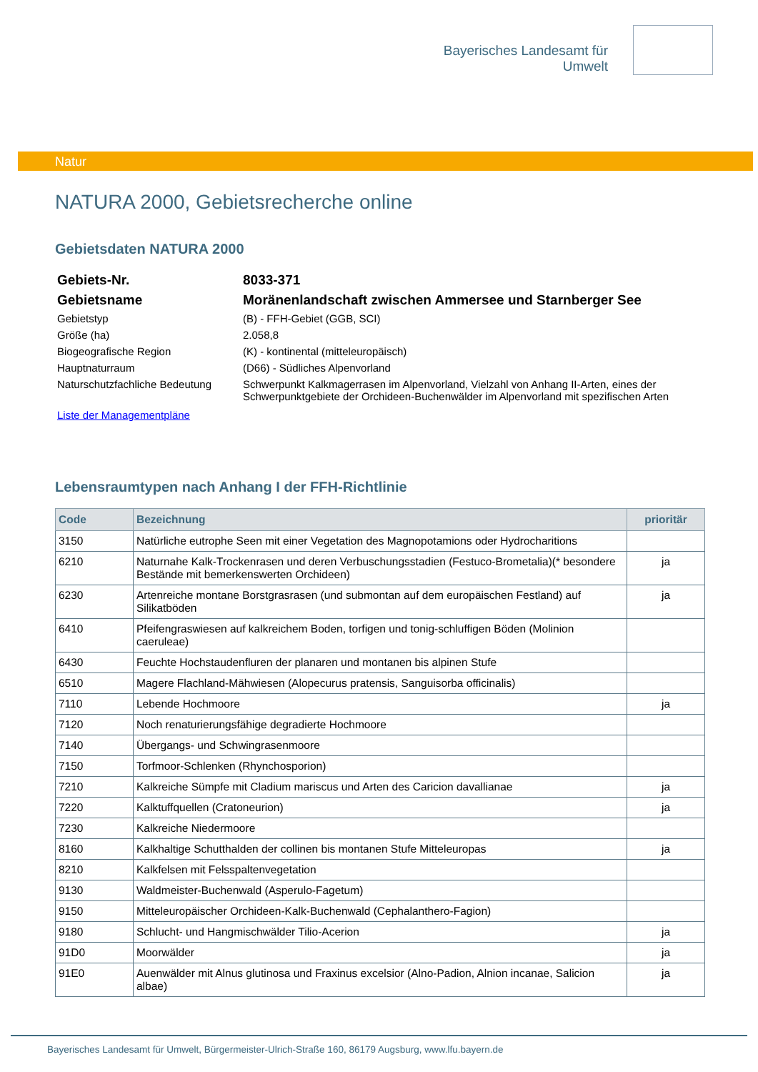Bayerisches Landesamt für
Umwelt
Natur
NATURA 2000, Gebietsrecherche online
Gebietsdaten NATURA 2000
| Gebiets-Nr. | 8033-371 |
| Gebietsname | Moränenlandschaft zwischen Ammersee und Starnberger See |
| Gebietstyp | (B) - FFH-Gebiet (GGB, SCI) |
| Größe (ha) | 2.058,8 |
| Biogeografische Region | (K) - kontinental (mitteleuropäisch) |
| Hauptnaturraum | (D66) - Südliches Alpenvorland |
| Naturschutzfachliche Bedeutung | Schwerpunkt Kalkmagerrasen im Alpenvorland, Vielzahl von Anhang II-Arten, eines der Schwerpunktgebiete der Orchideen-Buchenwälder im Alpenvorland mit spezifischen Arten |
Liste der Managementpläne
Lebensraumtypen nach Anhang I der FFH-Richtlinie
| Code | Bezeichnung | prioritär |
| --- | --- | --- |
| 3150 | Natürliche eutrophe Seen mit einer Vegetation des Magnopotamions oder Hydrocharitions | |
| 6210 | Naturnahe Kalk-Trockenrasen und deren Verbuschungsstadien (Festuco-Brometalia)(* besondere Bestände mit bemerkenswerten Orchideen) | ja |
| 6230 | Artenreiche montane Borstgrasrasen (und submontan auf dem europäischen Festland) auf Silikatböden | ja |
| 6410 | Pfeifengraswiesen auf kalkreichem Boden, torfigen und tonig-schluffigen Böden (Molinion caeruleae) | |
| 6430 | Feuchte Hochstaudenfluren der planaren und montanen bis alpinen Stufe | |
| 6510 | Magere Flachland-Mähwiesen (Alopecurus pratensis, Sanguisorba officinalis) | |
| 7110 | Lebende Hochmoore | ja |
| 7120 | Noch renaturierungsfähige degradierte Hochmoore | |
| 7140 | Übergangs- und Schwingrasenmoore | |
| 7150 | Torfmoor-Schlenken (Rhynchosporion) | |
| 7210 | Kalkreiche Sümpfe mit Cladium mariscus und Arten des Caricion davallianae | ja |
| 7220 | Kalktuffquellen (Cratoneurion) | ja |
| 7230 | Kalkreiche Niedermoore | |
| 8160 | Kalkhaltige Schutthalden der collinen bis montanen Stufe Mitteleuropas | ja |
| 8210 | Kalkfelsen mit Felsspaltenvegetation | |
| 9130 | Waldmeister-Buchenwald (Asperulo-Fagetum) | |
| 9150 | Mitteleuropäischer Orchideen-Kalk-Buchenwald (Cephalanthero-Fagion) | |
| 9180 | Schlucht- und Hangmischwälder Tilio-Acerion | ja |
| 91D0 | Moorwälder | ja |
| 91E0 | Auenwälder mit Alnus glutinosa und Fraxinus excelsior (Alno-Padion, Alnion incanae, Salicion albae) | ja |
Bayerisches Landesamt für Umwelt, Bürgermeister-Ulrich-Straße 160, 86179 Augsburg, www.lfu.bayern.de